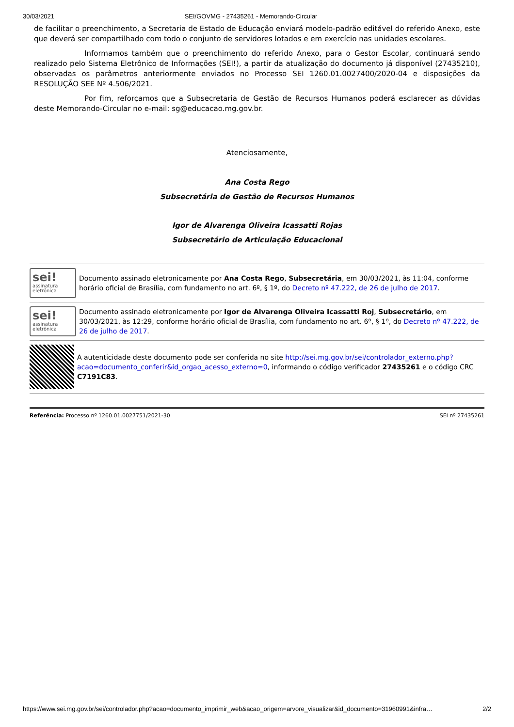30/03/2021 SEI/GOVMG - 27435261 - Memorando-Circular
de facilitar o preenchimento, a Secretaria de Estado de Educação enviará modelo-padrão editável do referido Anexo, este que deverá ser compartilhado com todo o conjunto de servidores lotados e em exercício nas unidades escolares.
Informamos também que o preenchimento do referido Anexo, para o Gestor Escolar, continuará sendo realizado pelo Sistema Eletrônico de Informações (SEI!), a partir da atualização do documento já disponível (27435210), observadas os parâmetros anteriormente enviados no Processo SEI 1260.01.0027400/2020-04 e disposições da RESOLUÇÃO SEE Nº 4.506/2021.
Por fim, reforçamos que a Subsecretaria de Gestão de Recursos Humanos poderá esclarecer as dúvidas deste Memorando-Circular no e-mail: sg@educacao.mg.gov.br.
Atenciosamente,
Ana Costa Rego
Subsecretária de Gestão de Recursos Humanos
Igor de Alvarenga Oliveira Icassatti Rojas
Subsecretário de Articulação Educacional
sei!
assinatura
eletrônica
Documento assinado eletronicamente por Ana Costa Rego, Subsecretária, em 30/03/2021, às 11:04, conforme horário oficial de Brasília, com fundamento no art. 6º, § 1º, do Decreto nº 47.222, de 26 de julho de 2017.
sei!
assinatura
eletrônica
Documento assinado eletronicamente por Igor de Alvarenga Oliveira Icassatti Roj, Subsecretário, em 30/03/2021, às 12:29, conforme horário oficial de Brasília, com fundamento no art. 6º, § 1º, do Decreto nº 47.222, de 26 de julho de 2017.
A autenticidade deste documento pode ser conferida no site http://sei.mg.gov.br/sei/controlador_externo.php?acao=documento_conferir&id_orgao_acesso_externo=0, informando o código verificador 27435261 e o código CRC C7191C83.
Referência: Processo nº 1260.01.0027751/2021-30 SEI nº 27435261
https://www.sei.mg.gov.br/sei/controlador.php?acao=documento_imprimir_web&acao_origem=arvore_visualizar&id_documento=31960991&infra… 2/2